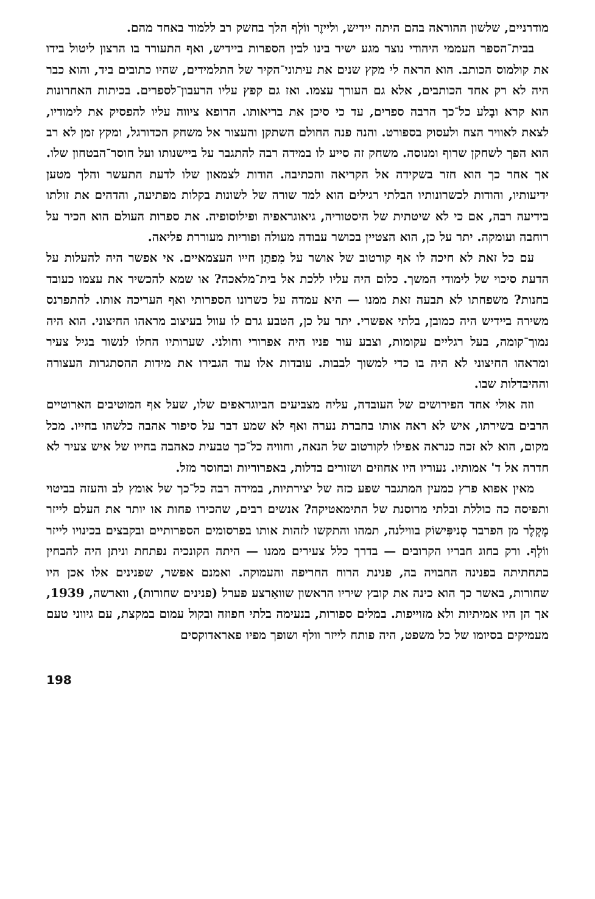מודרניים, שלשון ההוראה בהם היתה יידיש, ולייזֶר ווֹלְף הלך בחשק רב ללמוד באחד מהם.
בבית־הספר העממי היהודי נוצר מגע ישיר בינו לבין הספרות ביידיש, ואף התעורר בו הרצון ליטול בידו את קולמוס הכותב. הוא הראה לי מקץ שנים את עיתוני־הקיר של התלמידים, שהיו כתובים ביד, והוא כבר היה לא רק אחד הכותבים, אלא גם העורך עצמו. ואז גם קפץ עליו הרעבון־לספרים. בכיתות האחרונות הוא קרא ובָלע כל־כך הרבה ספרים, עד כי סיכן את בריאותו. הרופא ציווה עליו להפסיק את לימודיו, לצאת לאוויר הצח ולעסוק בספורט. והנה פנה החולם השתקן והעצור אל משחק הכדורגל, ומקץ זמן לא רב הוא הפך לשחקן שרוף ומנוסה. משחק זה סייע לו במידה רבה להתגבר על ביישנותו ועל חוסר־הבטחון שלו. אך אחר כך הוא חזר בשקידה אל הקריאה והכתיבה. הודות לצמאון שלו לדעת התעשר והלך מטען ידיעותיו, והודות לכשרונותיו הבלתי רגילים הוא למד שורה של לשונות בקלות מפתיעה, והדהים את זולתו בידיעה רבה, אם כי לא שיטתית של היסטוריה, גיאוגראפיה ופילוסופיה. את ספרות העולם הוא הכיר על רוחבה ועומקה. יתר על כן, הוא הצטיין בכושר עבודה מעולה ופוריות מעוררת פליאה.
עם כל זאת לא חיכה לו אף קורטוב של אושר על מִפתַן חייו העצמאיים. אי אפשר היה להעלות על הדעת סיכוי של לימודי המשך. כלום היה עליו ללכת אל בית־מלאכה? או שמא להכשיר את עצמו כעובד בחנות? משפחתו לא תבעה זאת ממנו — היא עמדה על כשרונו הספרותי ואף העריכה אותו. להתפרנס משירה ביידיש היה כמובן, בלתי אפשרי. יתר על כן, הטבע גרם לו עוול בעיצוב מראהו החיצוני. הוא היה נמוך־קומה, בעל רגליים עקומות, וצבע עור פניו היה אפרורי וחולני. שערותיו החלו לנשור בגיל צעיר ומראהו החיצוני לא היה בו כדי למשוך לבבות. עובדות אלו עוד הגבירו את מידות ההסתגרות העצורה וההיבדלות שבו.
וזה אולי אחד הפירושים של העובדה, עליה מצביעים הביוגראפים שלו, שעל אף המוטיבים הארוטיים הרבים בשירתו, איש לא ראה אותו בחברת נערה ואף לא שמע דבר על סיפור אהבה כלשהו בחייו. מכל מקום, הוא לא זכה כנראה אפילו לקורטוב של הנאה, וחוויה כל־כך טבעית כאהבה בחייו של איש צעיר לא חדרה אל ד' אמותיו. נעוריו היו אחוזים ושזורים בדלות, באפרוריות ובחוסר מזל.
מאין אפוא פרץ כמעין המתגבר שפע כזה של יצירתיות, במידה רבה כל־כך של אומץ לב והעזה בביטוי ותפיסה כה כוללת ובלתי מרוסנת של התימאטיקה? אנשים רבים, שהכירו פחות או יותר את העלם לייזר מֶקְלֶר מן הפרבר סְניפִּישוֹק בווילנה, תמהו והתקשו לזהות אותו בפרסומים הספרותיים ובקבצים בכינויו לייזר ווֹלְף. ורק בחוג חבריו הקרובים — בדרך כלל צעירים ממנו — היתה הקונכיה נפתחת וניתן היה להבחין בתחתיתה בפנינה החבויה בה, פנינת הרוח החריפה והעמוקה. ואמנם אפשר, שפנינים אלו אכן היו שחורות, באשר כך הוא כינה את קובץ שיריו הראשון שוואַרצע פערל (פנינים שחורות), ווארשה, 1939, אך הן היו אמיתיות ולא מזוייפות. במלים ספורות, בנעימה בלתי חפוזה ובקול עמום במקצת, עם גיווני טעם מעמיקים בסיומו של כל משפט, היה פותח לייזר וולף ושופך מפיו פאראדוקסים
198